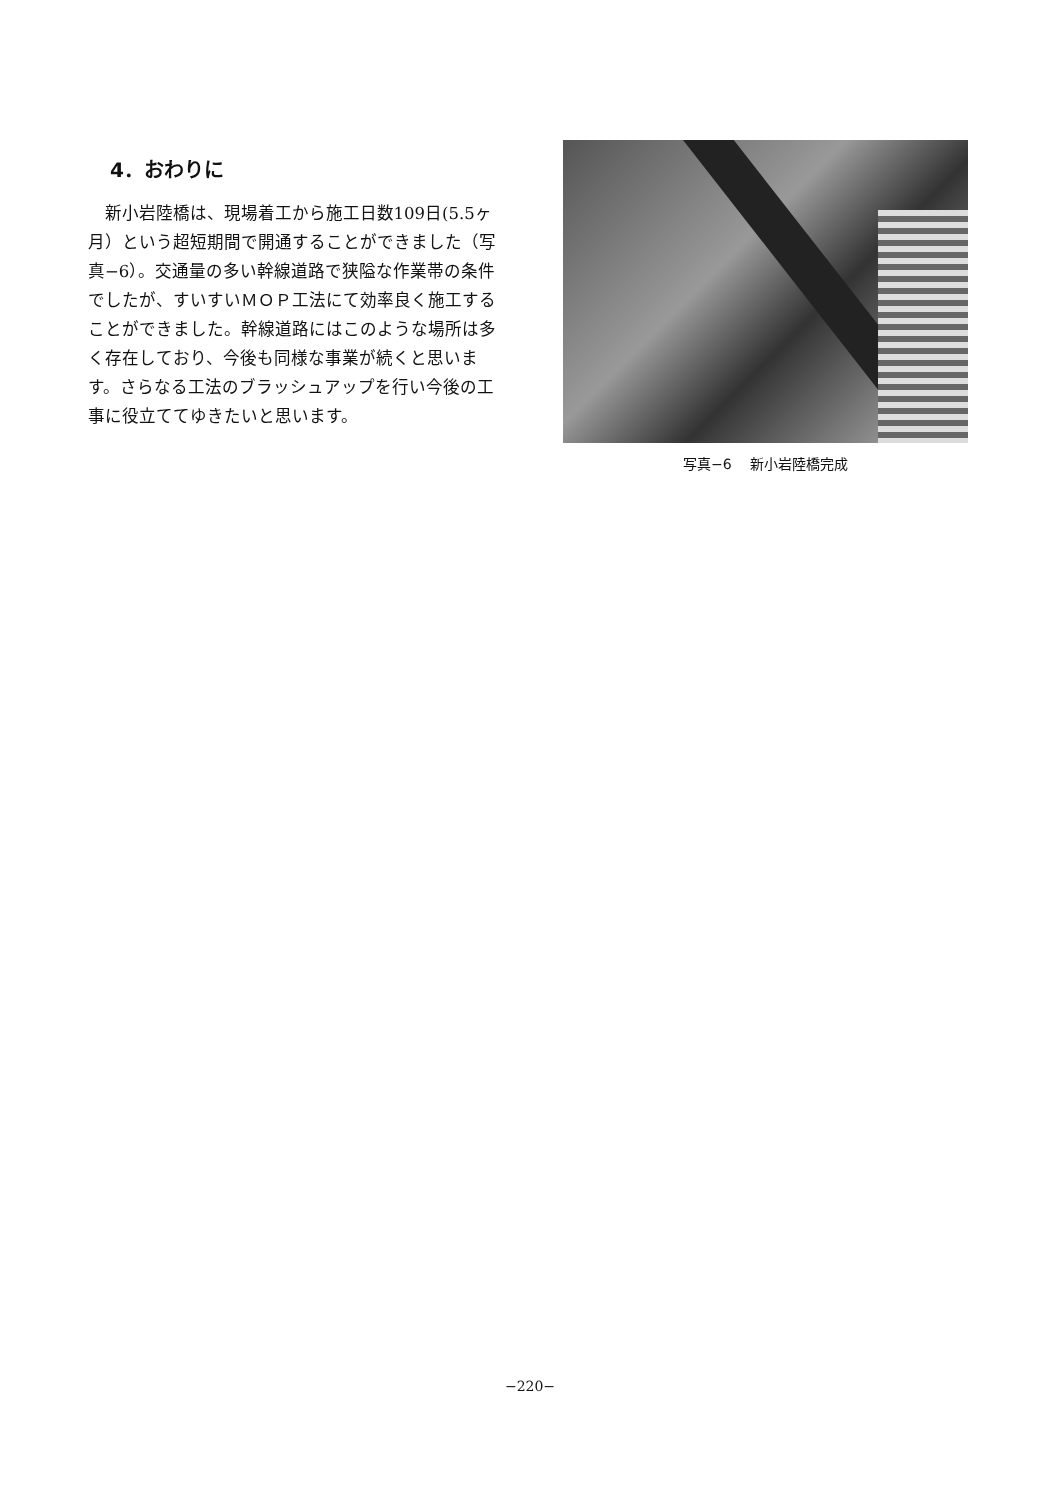4．おわりに
新小岩陸橋は、現場着工から施工日数109日(5.5ヶ月）という超短期間で開通することができました（写真−6）。交通量の多い幹線道路で狭隘な作業帯の条件でしたが、すいすいＭＯＰ工法にて効率良く施工することができました。幹線道路にはこのような場所は多く存在しており、今後も同様な事業が続くと思います。さらなる工法のブラッシュアップを行い今後の工事に役立ててゆきたいと思います。
写真−6　 新小岩陸橋完成
−220−